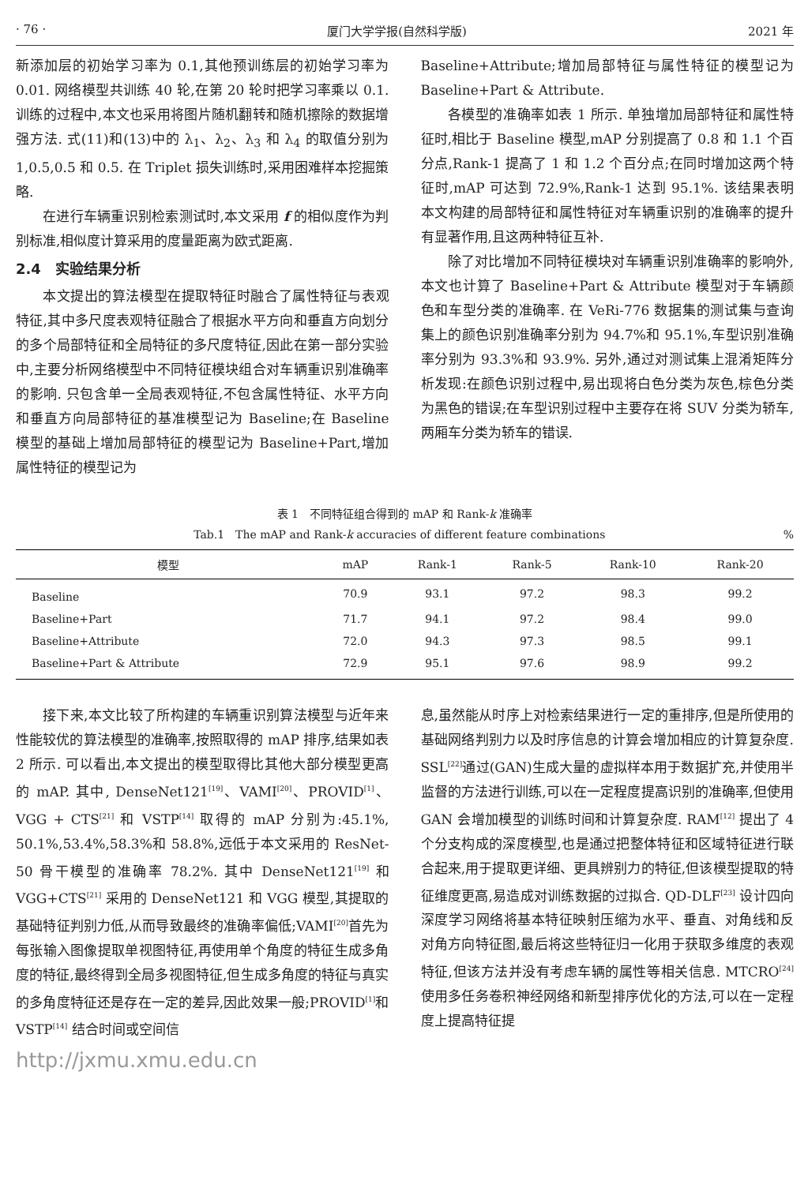· 76 · 厦门大学学报(自然科学版) 2021 年
新添加层的初始学习率为 0.1,其他预训练层的初始学习率为 0.01. 网络模型共训练 40 轮,在第 20 轮时把学习率乘以 0.1. 训练的过程中,本文也采用将图片随机翻转和随机擦除的数据增强方法. 式(11)和(13)中的 λ<sub>1</sub>、λ<sub>2</sub>、λ<sub>3</sub> 和 λ<sub>4</sub> 的取值分别为 1,0.5,0.5 和 0.5. 在 Triplet 损失训练时,采用困难样本挖掘策略.
在进行车辆重识别检索测试时,本文采用 f 的相似度作为判别标准,相似度计算采用的度量距离为欧式距离.
2.4　实验结果分析
本文提出的算法模型在提取特征时融合了属性特征与表观特征,其中多尺度表观特征融合了根据水平方向和垂直方向划分的多个局部特征和全局特征的多尺度特征,因此在第一部分实验中,主要分析网络模型中不同特征模块组合对车辆重识别准确率的影响. 只包含单一全局表观特征,不包含属性特征、水平方向和垂直方向局部特征的基准模型记为 Baseline;在 Baseline 模型的基础上增加局部特征的模型记为 Baseline+Part,增加属性特征的模型记为
Baseline+Attribute;增加局部特征与属性特征的模型记为 Baseline+Part & Attribute.
各模型的准确率如表 1 所示. 单独增加局部特征和属性特征时,相比于 Baseline 模型,mAP 分别提高了 0.8 和 1.1 个百分点,Rank-1 提高了 1 和 1.2 个百分点;在同时增加这两个特征时,mAP 可达到 72.9%,Rank-1 达到 95.1%. 该结果表明本文构建的局部特征和属性特征对车辆重识别的准确率的提升有显著作用,且这两种特征互补.
除了对比增加不同特征模块对车辆重识别准确率的影响外,本文也计算了 Baseline+Part & Attribute 模型对于车辆颜色和车型分类的准确率. 在 VeRi-776 数据集的测试集与查询集上的颜色识别准确率分别为 94.7%和 95.1%,车型识别准确率分别为 93.3%和 93.9%. 另外,通过对测试集上混淆矩阵分析发现:在颜色识别过程中,易出现将白色分类为灰色,棕色分类为黑色的错误;在车型识别过程中主要存在将 SUV 分类为轿车,两厢车分类为轿车的错误.
表 1　不同特征组合得到的 mAP 和 Rank-k 准确率
Tab.1　The mAP and Rank-k accuracies of different feature combinations %
| 模型 | mAP | Rank-1 | Rank-5 | Rank-10 | Rank-20 |
| --- | --- | --- | --- | --- | --- |
| Baseline | 70.9 | 93.1 | 97.2 | 98.3 | 99.2 |
| Baseline+Part | 71.7 | 94.1 | 97.2 | 98.4 | 99.0 |
| Baseline+Attribute | 72.0 | 94.3 | 97.3 | 98.5 | 99.1 |
| Baseline+Part & Attribute | 72.9 | 95.1 | 97.6 | 98.9 | 99.2 |
接下来,本文比较了所构建的车辆重识别算法模型与近年来性能较优的算法模型的准确率,按照取得的 mAP 排序,结果如表 2 所示. 可以看出,本文提出的模型取得比其他大部分模型更高的 mAP. 其中, DenseNet121<sup>[19]</sup>、VAMI<sup>[20]</sup>、PROVID<sup>[1]</sup>、VGG + CTS<sup>[21]</sup> 和 VSTP<sup>[14]</sup> 取得的 mAP 分别为:45.1%, 50.1%,53.4%,58.3%和 58.8%,远低于本文采用的 ResNet-50 骨干模型的准确率 78.2%. 其中 DenseNet121<sup>[19]</sup> 和 VGG+CTS<sup>[21]</sup> 采用的 DenseNet121 和 VGG 模型,其提取的基础特征判别力低,从而导致最终的准确率偏低;VAMI<sup>[20]</sup>首先为每张输入图像提取单视图特征,再使用单个角度的特征生成多角度的特征,最终得到全局多视图特征,但生成多角度的特征与真实的多角度特征还是存在一定的差异,因此效果一般;PROVID<sup>[1]</sup>和 VSTP<sup>[14]</sup> 结合时间或空间信
息,虽然能从时序上对检索结果进行一定的重排序,但是所使用的基础网络判别力以及时序信息的计算会增加相应的计算复杂度. SSL<sup>[22]</sup>通过(GAN)生成大量的虚拟样本用于数据扩充,并使用半监督的方法进行训练,可以在一定程度提高识别的准确率,但使用 GAN 会增加模型的训练时间和计算复杂度. RAM<sup>[12]</sup> 提出了 4 个分支构成的深度模型,也是通过把整体特征和区域特征进行联合起来,用于提取更详细、更具辨别力的特征,但该模型提取的特征维度更高,易造成对训练数据的过拟合. QD-DLF<sup>[23]</sup> 设计四向深度学习网络将基本特征映射压缩为水平、垂直、对角线和反对角方向特征图,最后将这些特征归一化用于获取多维度的表观特征,但该方法并没有考虑车辆的属性等相关信息. MTCRO<sup>[24]</sup> 使用多任务卷积神经网络和新型排序优化的方法,可以在一定程度上提高特征提
http://jxmu.xmu.edu.cn